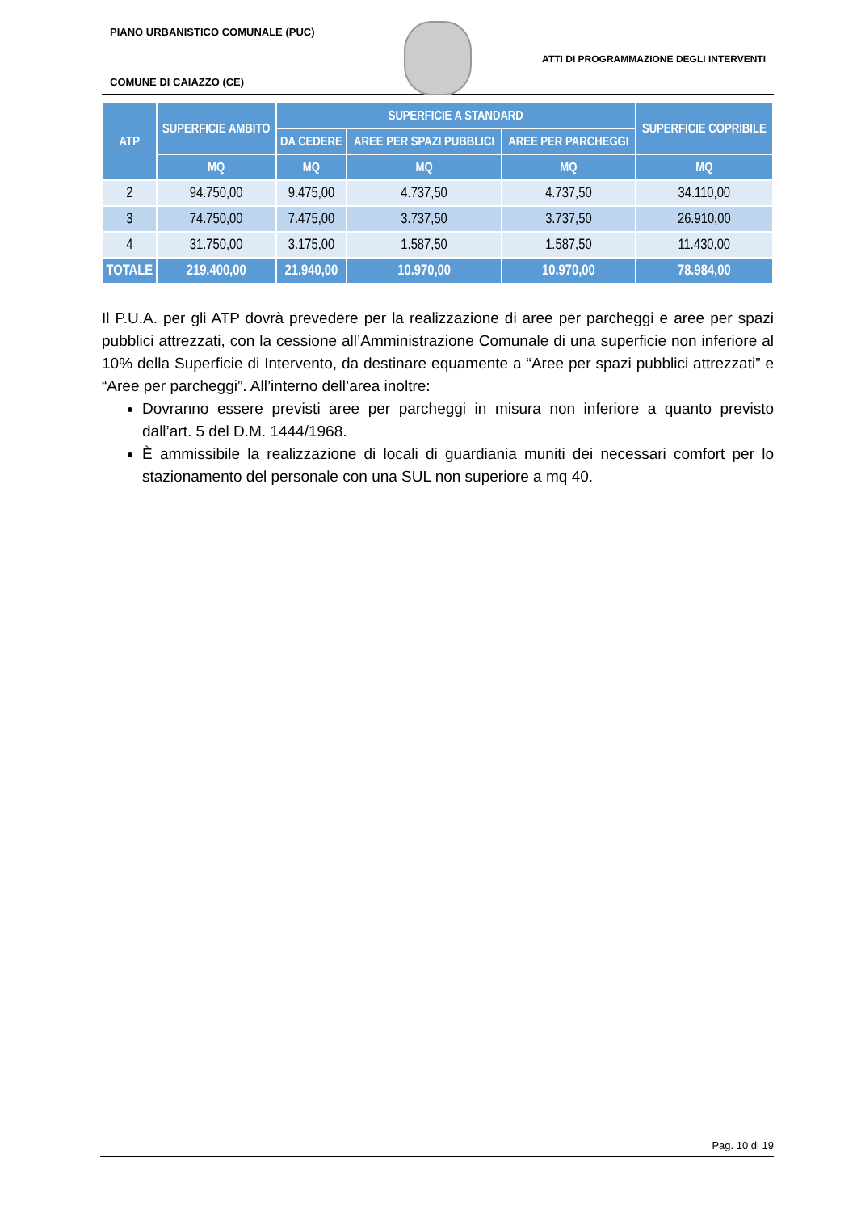PIANO URBANISTICO COMUNALE (PUC)
ATTI DI PROGRAMMAZIONE DEGLI INTERVENTI
COMUNE DI CAIAZZO (CE)
| ATP | SUPERFICIE AMBITO | SUPERFICIE A STANDARD | | | SUPERFICIE COPRIBILE |
| --- | --- | --- | --- | --- | --- |
| | | DA CEDERE | AREE PER SPAZI PUBBLICI | AREE PER PARCHEGGI | |
| | MQ | MQ | MQ | MQ | MQ |
| 2 | 94.750,00 | 9.475,00 | 4.737,50 | 4.737,50 | 34.110,00 |
| 3 | 74.750,00 | 7.475,00 | 3.737,50 | 3.737,50 | 26.910,00 |
| 4 | 31.750,00 | 3.175,00 | 1.587,50 | 1.587,50 | 11.430,00 |
| TOTALE | 219.400,00 | 21.940,00 | 10.970,00 | 10.970,00 | 78.984,00 |
Il P.U.A. per gli ATP dovrà prevedere per la realizzazione di aree per parcheggi e aree per spazi pubblici attrezzati, con la cessione all’Amministrazione Comunale di una superficie non inferiore al 10% della Superficie di Intervento, da destinare equamente a “Aree per spazi pubblici attrezzati” e “Aree per parcheggi”. All’interno dell’area inoltre:
Dovranno essere previsti aree per parcheggi in misura non inferiore a quanto previsto dall’art. 5 del D.M. 1444/1968.
È ammissibile la realizzazione di locali di guardiania muniti dei necessari comfort per lo stazionamento del personale con una SUL non superiore a mq 40.
Pag. 10 di 19